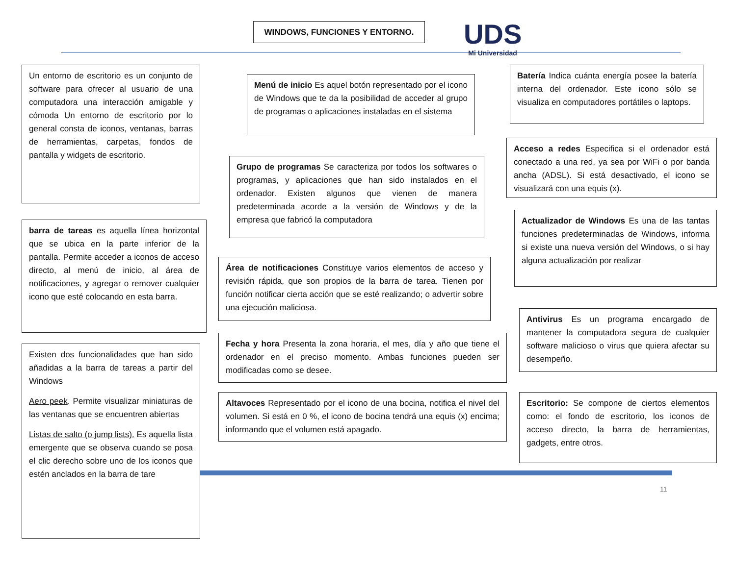WINDOWS, FUNCIONES Y ENTORNO.
UDS
Mi Universidad
Un entorno de escritorio es un conjunto de software para ofrecer al usuario de una computadora una interacción amigable y cómoda Un entorno de escritorio por lo general consta de iconos, ventanas, barras de herramientas, carpetas, fondos de pantalla y widgets de escritorio.
barra de tareas es aquella línea horizontal que se ubica en la parte inferior de la pantalla. Permite acceder a iconos de acceso directo, al menú de inicio, al área de notificaciones, y agregar o remover cualquier icono que esté colocando en esta barra.
Existen dos funcionalidades que han sido añadidas a la barra de tareas a partir del Windows
Aero peek. Permite visualizar miniaturas de las ventanas que se encuentren abiertas
Listas de salto (o jump lists). Es aquella lista emergente que se observa cuando se posa el clic derecho sobre uno de los iconos que estén anclados en la barra de tare
Menú de inicio Es aquel botón representado por el icono de Windows que te da la posibilidad de acceder al grupo de programas o aplicaciones instaladas en el sistema
Grupo de programas Se caracteriza por todos los softwares o programas, y aplicaciones que han sido instalados en el ordenador. Existen algunos que vienen de manera predeterminada acorde a la versión de Windows y de la empresa que fabricó la computadora
Área de notificaciones Constituye varios elementos de acceso y revisión rápida, que son propios de la barra de tarea. Tienen por función notificar cierta acción que se esté realizando; o advertir sobre una ejecución maliciosa.
Fecha y hora Presenta la zona horaria, el mes, día y año que tiene el ordenador en el preciso momento. Ambas funciones pueden ser modificadas como se desee.
Altavoces Representado por el icono de una bocina, notifica el nivel del volumen. Si está en 0 %, el icono de bocina tendrá una equis (x) encima; informando que el volumen está apagado.
Batería Indica cuánta energía posee la batería interna del ordenador. Este icono sólo se visualiza en computadores portátiles o laptops.
Acceso a redes Especifica si el ordenador está conectado a una red, ya sea por WiFi o por banda ancha (ADSL). Si está desactivado, el icono se visualizará con una equis (x).
Actualizador de Windows Es una de las tantas funciones predeterminadas de Windows, informa si existe una nueva versión del Windows, o si hay alguna actualización por realizar
Antivirus Es un programa encargado de mantener la computadora segura de cualquier software malicioso o virus que quiera afectar su desempeño.
Escritorio: Se compone de ciertos elementos como: el fondo de escritorio, los iconos de acceso directo, la barra de herramientas, gadgets, entre otros.
11